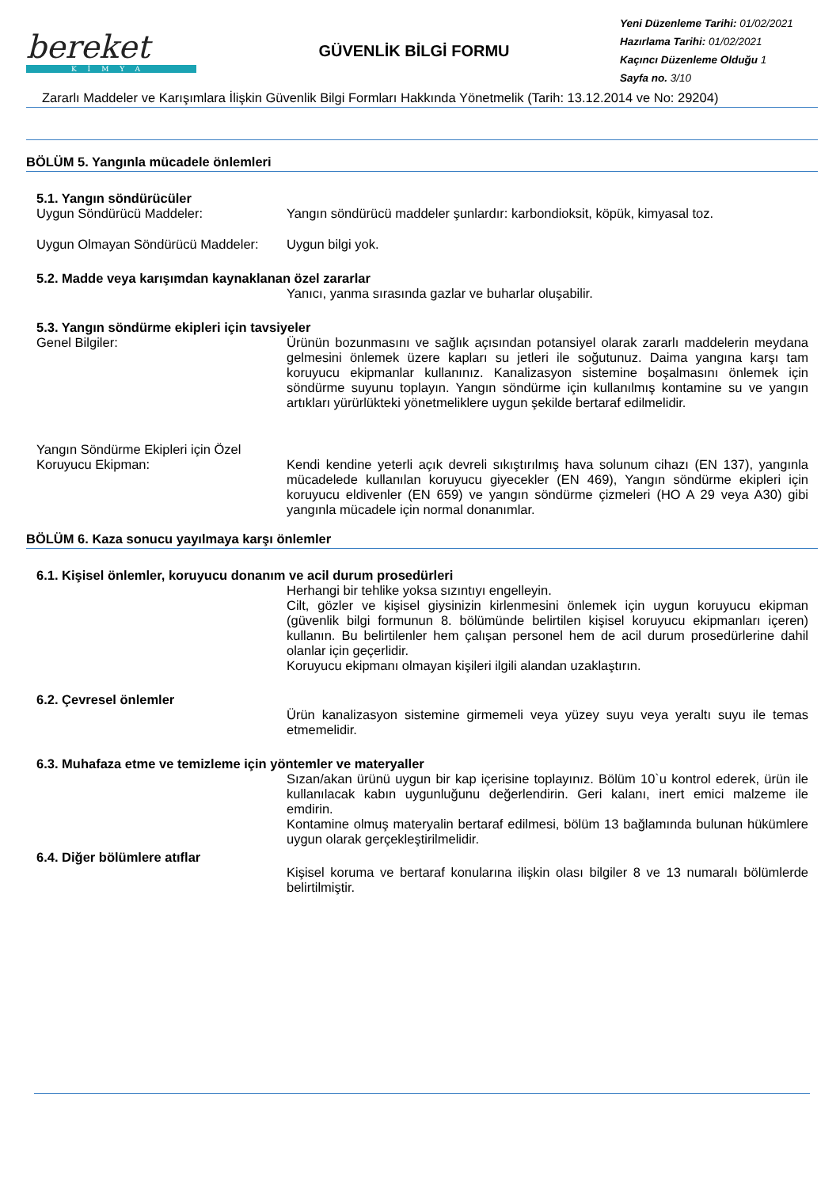bereket
KİMYA
GÜVENLİK BİLGİ FORMU
Yeni Düzenleme Tarihi: 01/02/2021
Hazırlama Tarihi: 01/02/2021
Kaçıncı Düzenleme Olduğu 1
Sayfa no. 3/10
Zararlı Maddeler ve Karışımlara İlişkin Güvenlik Bilgi Formları Hakkında Yönetmelik (Tarih: 13.12.2014 ve No: 29204)
BÖLÜM 5. Yangınla mücadele önlemleri
5.1. Yangın söndürücüler
Uygun Söndürücü Maddeler: Yangın söndürücü maddeler şunlardır: karbondioksit, köpük, kimyasal toz.
Uygun Olmayan Söndürücü Maddeler:
Uygun bilgi yok.
5.2. Madde veya karışımdan kaynaklanan özel zararlar
Yanıcı, yanma sırasında gazlar ve buharlar oluşabilir.
5.3. Yangın söndürme ekipleri için tavsiyeler
Genel Bilgiler: Ürünün bozunmasını ve sağlık açısından potansiyel olarak zararlı maddelerin meydana gelmesini önlemek üzere kapları su jetleri ile soğutunuz. Daima yangına karşı tam koruyucu ekipmanlar kullanınız. Kanalizasyon sistemine boşalmasını önlemek için söndürme suyunu toplayın. Yangın söndürme için kullanılmış kontamine su ve yangın artıkları yürürlükteki yönetmeliklere uygun şekilde bertaraf edilmelidir.
Yangın Söndürme Ekipleri için Özel
Koruyucu Ekipman:
Kendi kendine yeterli açık devreli sıkıştırılmış hava solunum cihazı (EN 137), yangınla mücadelede kullanılan koruyucu giyecekler (EN 469), Yangın söndürme ekipleri için koruyucu eldivenler (EN 659) ve yangın söndürme çizmeleri (HO A 29 veya A30) gibi yangınla mücadele için normal donanımlar.
BÖLÜM 6. Kaza sonucu yayılmaya karşı önlemler
6.1. Kişisel önlemler, koruyucu donanım ve acil durum prosedürleri
Herhangi bir tehlike yoksa sızıntıyı engelleyin.
Cilt, gözler ve kişisel giysinizin kirlenmesini önlemek için uygun koruyucu ekipman (güvenlik bilgi formunun 8. bölümünde belirtilen kişisel koruyucu ekipmanları içeren) kullanın. Bu belirtilenler hem çalışan personel hem de acil durum prosedürlerine dahil olanlar için geçerlidir.
Koruyucu ekipmanı olmayan kişileri ilgili alandan uzaklaştırın.
6.2. Çevresel önlemler
Ürün kanalizasyon sistemine girmemeli veya yüzey suyu veya yeraltı suyu ile temas etmemelidir.
6.3. Muhafaza etme ve temizleme için yöntemler ve materyaller
Sızan/akan ürünü uygun bir kap içerisine toplayınız. Bölüm 10`u kontrol ederek, ürün ile kullanılacak kabın uygunluğunu değerlendirin. Geri kalanı, inert emici malzeme ile emdirin.
Kontamine olmuş materyalin bertaraf edilmesi, bölüm 13 bağlamında bulunan hükümlere uygun olarak gerçekleştirilmelidir.
6.4. Diğer bölümlere atıflar
Kişisel koruma ve bertaraf konularına ilişkin olası bilgiler 8 ve 13 numaralı bölümlerde belirtilmiştir.